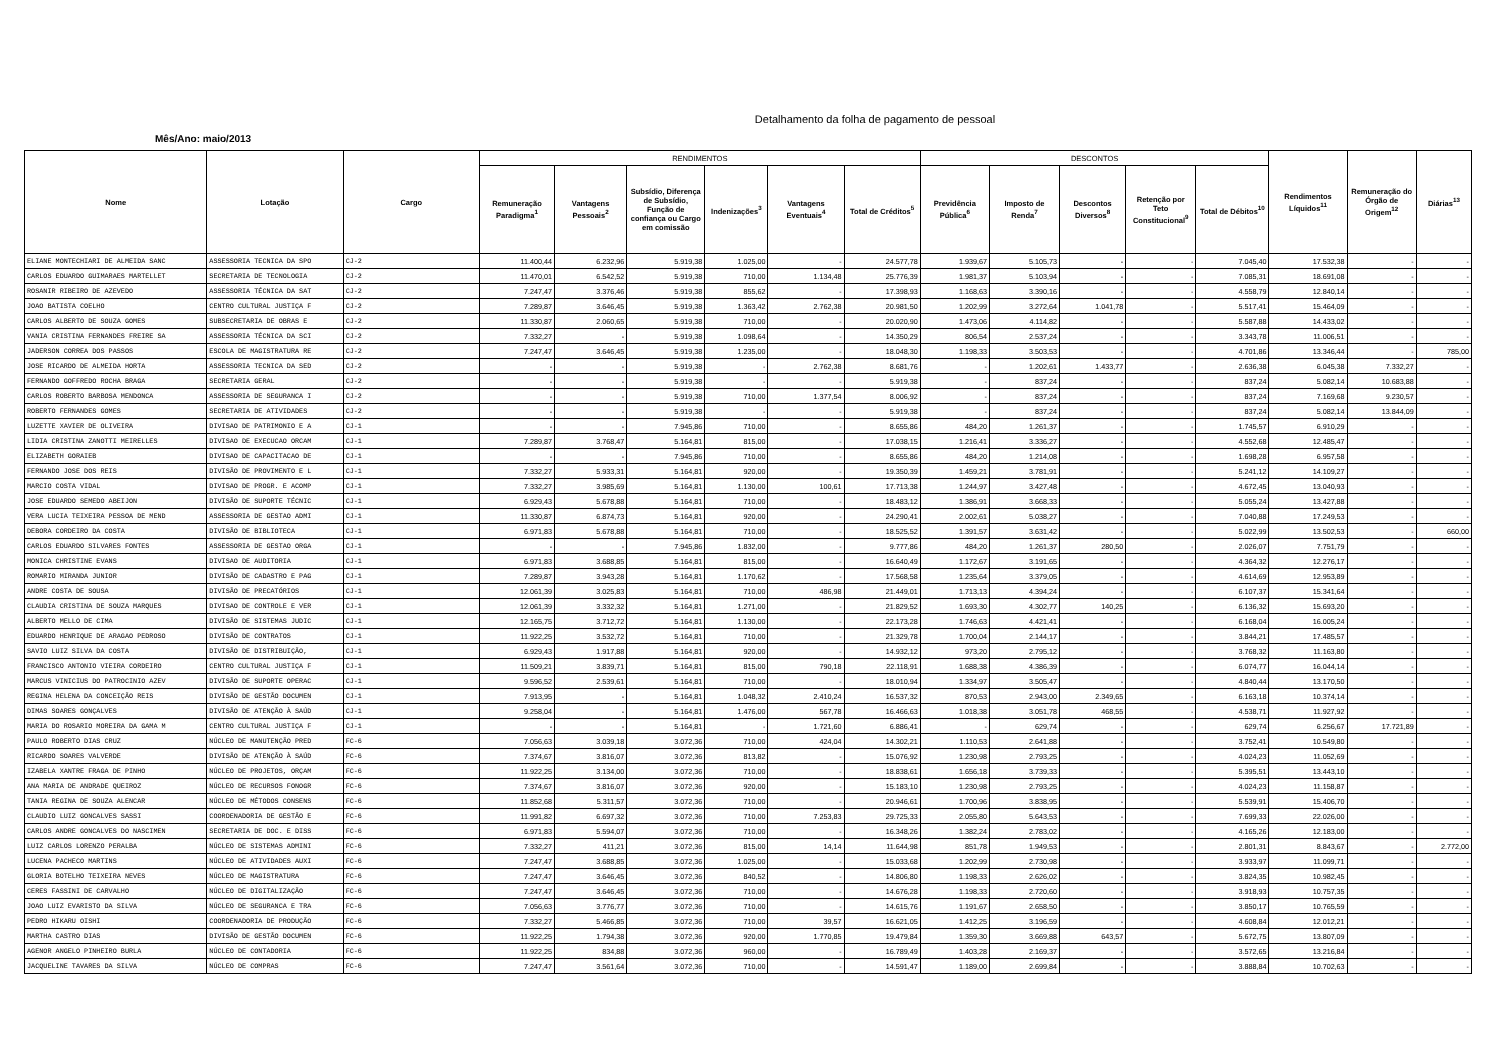Detalhamento da folha de pagamento de pessoal
Mês/Ano: maio/2013
| Nome | Lotação | Cargo | RENDIMENTOS | | | | | | DESCONTOS | | | | | Rendimentos Líquidos<sup>11</sup> | Remuneração do Órgão de Origem<sup>12</sup> | Diárias<sup>13</sup> |
| --- | --- | --- | --- | --- | --- | --- | --- | --- | --- | --- | --- | --- | --- | --- | --- | --- |
| | | | Remuneração Paradigma<sup>1</sup> | Vantagens Pessoais<sup>2</sup> | Subsídio, Diferença de Subsídio, Função de confiança ou Cargo em comissão | Indenizações<sup>3</sup> | Vantagens Eventuais<sup>4</sup> | Total de Créditos<sup>5</sup> | Previdência Pública<sup>6</sup> | Imposto de Renda<sup>7</sup> | Descontos Diversos<sup>8</sup> | Retenção por Teto Constitucional<sup>9</sup> | Total de Débitos<sup>10</sup> | | | |
| ELIANE MONTECHIARI DE ALMEIDA SANC | ASSESSORIA TECNICA DA SPO | CJ-2 | 11.400,44 | 6.232,96 | 5.919,38 | 1.025,00 | - | 24.577,78 | 1.939,67 | 5.105,73 | - | - | 7.045,40 | 17.532,38 | - | - |
| CARLOS EDUARDO GUIMARAES MARTELLET | SECRETARIA DE TECNOLOGIA | CJ-2 | 11.470,01 | 6.542,52 | 5.919,38 | 710,00 | 1.134,48 | 25.776,39 | 1.981,37 | 5.103,94 | - | - | 7.085,31 | 18.691,08 | - | - |
| ROSANIR RIBEIRO DE AZEVEDO | ASSESSORIA TÉCNICA DA SAT | CJ-2 | 7.247,47 | 3.376,46 | 5.919,38 | 855,62 | - | 17.398,93 | 1.168,63 | 3.390,16 | - | - | 4.558,79 | 12.840,14 | - | - |
| JOAO BATISTA COELHO | CENTRO CULTURAL JUSTIÇA F | CJ-2 | 7.289,87 | 3.646,45 | 5.919,38 | 1.363,42 | 2.762,38 | 20.981,50 | 1.202,99 | 3.272,64 | 1.041,78 | - | 5.517,41 | 15.464,09 | - | - |
| CARLOS ALBERTO DE SOUZA GOMES | SUBSECRETARIA DE OBRAS E | CJ-2 | 11.330,87 | 2.060,65 | 5.919,38 | 710,00 | - | 20.020,90 | 1.473,06 | 4.114,82 | - | - | 5.587,88 | 14.433,02 | - | - |
| VANIA CRISTINA FERNANDES FREIRE SA | ASSESSORIA TÉCNICA DA SCI | CJ-2 | 7.332,27 | - | 5.919,38 | 1.098,64 | - | 14.350,29 | 806,54 | 2.537,24 | - | - | 3.343,78 | 11.006,51 | - | - |
| JADERSON CORREA DOS PASSOS | ESCOLA DE MAGISTRATURA RE | CJ-2 | 7.247,47 | 3.646,45 | 5.919,38 | 1.235,00 | - | 18.048,30 | 1.198,33 | 3.503,53 | - | - | 4.701,86 | 13.346,44 | - | 785,00 |
| JOSE RICARDO DE ALMEIDA HORTA | ASSESSORIA TECNICA DA SED | CJ-2 | - | - | 5.919,38 | - | 2.762,38 | 8.681,76 | - | 1.202,61 | 1.433,77 | - | 2.636,38 | 6.045,38 | 7.332,27 | - |
| FERNANDO GOFFREDO ROCHA BRAGA | SECRETARIA GERAL | CJ-2 | - | - | 5.919,38 | - | - | 5.919,38 | - | 837,24 | - | - | 837,24 | 5.082,14 | 10.683,88 | - |
| CARLOS ROBERTO BARBOSA MENDONCA | ASSESSORIA DE SEGURANCA I | CJ-2 | - | - | 5.919,38 | 710,00 | 1.377,54 | 8.006,92 | - | 837,24 | - | - | 837,24 | 7.169,68 | 9.230,57 | - |
| ROBERTO FERNANDES GOMES | SECRETARIA DE ATIVIDADES | CJ-2 | - | - | 5.919,38 | - | - | 5.919,38 | - | 837,24 | - | - | 837,24 | 5.082,14 | 13.844,09 | - |
| LUZETTE XAVIER DE OLIVEIRA | DIVISAO DE PATRIMONIO E A | CJ-1 | - | - | 7.945,86 | 710,00 | - | 8.655,86 | 484,20 | 1.261,37 | - | - | 1.745,57 | 6.910,29 | - | - |
| LIDIA CRISTINA ZANOTTI MEIRELLES | DIVISAO DE EXECUCAO ORCAM | CJ-1 | 7.289,87 | 3.768,47 | 5.164,81 | 815,00 | - | 17.038,15 | 1.216,41 | 3.336,27 | - | - | 4.552,68 | 12.485,47 | - | - |
| ELIZABETH GORAIEB | DIVISAO DE CAPACITACAO DE | CJ-1 | - | - | 7.945,86 | 710,00 | - | 8.655,86 | 484,20 | 1.214,08 | - | - | 1.698,28 | 6.957,58 | - | - |
| FERNANDO JOSE DOS REIS | DIVISÃO DE PROVIMENTO E L | CJ-1 | 7.332,27 | 5.933,31 | 5.164,81 | 920,00 | - | 19.350,39 | 1.459,21 | 3.781,91 | - | - | 5.241,12 | 14.109,27 | - | - |
| MARCIO COSTA VIDAL | DIVISAO DE PROGR. E ACOMP | CJ-1 | 7.332,27 | 3.985,69 | 5.164,81 | 1.130,00 | 100,61 | 17.713,38 | 1.244,97 | 3.427,48 | - | - | 4.672,45 | 13.040,93 | - | - |
| JOSE EDUARDO SEMEDO ABEIJON | DIVISÃO DE SUPORTE TÉCNIC | CJ-1 | 6.929,43 | 5.678,88 | 5.164,81 | 710,00 | - | 18.483,12 | 1.386,91 | 3.668,33 | - | - | 5.055,24 | 13.427,88 | - | - |
| VERA LUCIA TEIXEIRA PESSOA DE MEND | ASSESSORIA DE GESTAO ADMI | CJ-1 | 11.330,87 | 6.874,73 | 5.164,81 | 920,00 | - | 24.290,41 | 2.002,61 | 5.038,27 | - | - | 7.040,88 | 17.249,53 | - | - |
| DEBORA CORDEIRO DA COSTA | DIVISÃO DE BIBLIOTECA | CJ-1 | 6.971,83 | 5.678,88 | 5.164,81 | 710,00 | - | 18.525,52 | 1.391,57 | 3.631,42 | - | - | 5.022,99 | 13.502,53 | - | 660,00 |
| CARLOS EDUARDO SILVARES FONTES | ASSESSORIA DE GESTAO ORGA | CJ-1 | - | - | 7.945,86 | 1.832,00 | - | 9.777,86 | 484,20 | 1.261,37 | 280,50 | - | 2.026,07 | 7.751,79 | - | - |
| MONICA CHRISTINE EVANS | DIVISAO DE AUDITORIA | CJ-1 | 6.971,83 | 3.688,85 | 5.164,81 | 815,00 | - | 16.640,49 | 1.172,67 | 3.191,65 | - | - | 4.364,32 | 12.276,17 | - | - |
| ROMARIO MIRANDA JUNIOR | DIVISÃO DE CADASTRO E PAG | CJ-1 | 7.289,87 | 3.943,28 | 5.164,81 | 1.170,62 | - | 17.568,58 | 1.235,64 | 3.379,05 | - | - | 4.614,69 | 12.953,89 | - | - |
| ANDRE COSTA DE SOUSA | DIVISÃO DE PRECATÓRIOS | CJ-1 | 12.061,39 | 3.025,83 | 5.164,81 | 710,00 | 486,98 | 21.449,01 | 1.713,13 | 4.394,24 | - | - | 6.107,37 | 15.341,64 | - | - |
| CLAUDIA CRISTINA DE SOUZA MARQUES | DIVISAO DE CONTROLE E VER | CJ-1 | 12.061,39 | 3.332,32 | 5.164,81 | 1.271,00 | - | 21.829,52 | 1.693,30 | 4.302,77 | 140,25 | - | 6.136,32 | 15.693,20 | - | - |
| ALBERTO MELLO DE CIMA | DIVISÃO DE SISTEMAS JUDIC | CJ-1 | 12.165,75 | 3.712,72 | 5.164,81 | 1.130,00 | - | 22.173,28 | 1.746,63 | 4.421,41 | - | - | 6.168,04 | 16.005,24 | - | - |
| EDUARDO HENRIQUE DE ARAGAO PEDROSO | DIVISÃO DE CONTRATOS | CJ-1 | 11.922,25 | 3.532,72 | 5.164,81 | 710,00 | - | 21.329,78 | 1.700,04 | 2.144,17 | - | - | 3.844,21 | 17.485,57 | - | - |
| SAVIO LUIZ SILVA DA COSTA | DIVISÃO DE DISTRIBUIÇÃO, | CJ-1 | 6.929,43 | 1.917,88 | 5.164,81 | 920,00 | - | 14.932,12 | 973,20 | 2.795,12 | - | - | 3.768,32 | 11.163,80 | - | - |
| FRANCISCO ANTONIO VIEIRA CORDEIRO | CENTRO CULTURAL JUSTIÇA F | CJ-1 | 11.509,21 | 3.839,71 | 5.164,81 | 815,00 | 790,18 | 22.118,91 | 1.688,38 | 4.386,39 | - | - | 6.074,77 | 16.044,14 | - | - |
| MARCUS VINICIUS DO PATROCINIO AZEV | DIVISÃO DE SUPORTE OPERAC | CJ-1 | 9.596,52 | 2.539,61 | 5.164,81 | 710,00 | - | 18.010,94 | 1.334,97 | 3.505,47 | - | - | 4.840,44 | 13.170,50 | - | - |
| REGINA HELENA DA CONCEIÇÃO REIS | DIVISÃO DE GESTÃO DOCUMEN | CJ-1 | 7.913,95 | - | 5.164,81 | 1.048,32 | 2.410,24 | 16.537,32 | 870,53 | 2.943,00 | 2.349,65 | - | 6.163,18 | 10.374,14 | - | - |
| DIMAS SOARES GONÇALVES | DIVISÃO DE ATENÇÃO À SAÚD | CJ-1 | 9.258,04 | - | 5.164,81 | 1.476,00 | 567,78 | 16.466,63 | 1.018,38 | 3.051,78 | 468,55 | - | 4.538,71 | 11.927,92 | - | - |
| MARIA DO ROSARIO MOREIRA DA GAMA M | CENTRO CULTURAL JUSTIÇA F | CJ-1 | - | - | 5.164,81 | - | 1.721,60 | 6.886,41 | - | 629,74 | - | - | 629,74 | 6.256,67 | 17.721,89 | - |
| PAULO ROBERTO DIAS CRUZ | NÚCLEO DE MANUTENÇÃO PRED | FC-6 | 7.056,63 | 3.039,18 | 3.072,36 | 710,00 | 424,04 | 14.302,21 | 1.110,53 | 2.641,88 | - | - | 3.752,41 | 10.549,80 | - | - |
| RICARDO SOARES VALVERDE | DIVISÃO DE ATENÇÃO À SAÚD | FC-6 | 7.374,67 | 3.816,07 | 3.072,36 | 813,82 | - | 15.076,92 | 1.230,98 | 2.793,25 | - | - | 4.024,23 | 11.052,69 | - | - |
| IZABELA XANTRE FRAGA DE PINHO | NÚCLEO DE PROJETOS, ORÇAM | FC-6 | 11.922,25 | 3.134,00 | 3.072,36 | 710,00 | - | 18.838,61 | 1.656,18 | 3.739,33 | - | - | 5.395,51 | 13.443,10 | - | - |
| ANA MARIA DE ANDRADE QUEIROZ | NÚCLEO DE RECURSOS FONOGR | FC-6 | 7.374,67 | 3.816,07 | 3.072,36 | 920,00 | - | 15.183,10 | 1.230,98 | 2.793,25 | - | - | 4.024,23 | 11.158,87 | - | - |
| TANIA REGINA DE SOUZA ALENCAR | NÚCLEO DE MÉTODOS CONSENS | FC-6 | 11.852,68 | 5.311,57 | 3.072,36 | 710,00 | - | 20.946,61 | 1.700,96 | 3.838,95 | - | - | 5.539,91 | 15.406,70 | - | - |
| CLAUDIO LUIZ GONCALVES SASSI | COORDENADORIA DE GESTÃO E | FC-6 | 11.991,82 | 6.697,32 | 3.072,36 | 710,00 | 7.253,83 | 29.725,33 | 2.055,80 | 5.643,53 | - | - | 7.699,33 | 22.026,00 | - | - |
| CARLOS ANDRE GONCALVES DO NASCIMEN | SECRETARIA DE DOC. E DISS | FC-6 | 6.971,83 | 5.594,07 | 3.072,36 | 710,00 | - | 16.348,26 | 1.382,24 | 2.783,02 | - | - | 4.165,26 | 12.183,00 | - | - |
| LUIZ CARLOS LORENZO PERALBA | NÚCLEO DE SISTEMAS ADMINI | FC-6 | 7.332,27 | 411,21 | 3.072,36 | 815,00 | 14,14 | 11.644,98 | 851,78 | 1.949,53 | - | - | 2.801,31 | 8.843,67 | - | 2.772,00 |
| LUCENA PACHECO MARTINS | NÚCLEO DE ATIVIDADES AUXI | FC-6 | 7.247,47 | 3.688,85 | 3.072,36 | 1.025,00 | - | 15.033,68 | 1.202,99 | 2.730,98 | - | - | 3.933,97 | 11.099,71 | - | - |
| GLORIA BOTELHO TEIXEIRA NEVES | NÚCLEO DE MAGISTRATURA | FC-6 | 7.247,47 | 3.646,45 | 3.072,36 | 840,52 | - | 14.806,80 | 1.198,33 | 2.626,02 | - | - | 3.824,35 | 10.982,45 | - | - |
| CERES FASSINI DE CARVALHO | NÚCLEO DE DIGITALIZAÇÃO | FC-6 | 7.247,47 | 3.646,45 | 3.072,36 | 710,00 | - | 14.676,28 | 1.198,33 | 2.720,60 | - | - | 3.918,93 | 10.757,35 | - | - |
| JOAO LUIZ EVARISTO DA SILVA | NÚCLEO DE SEGURANCA E TRA | FC-6 | 7.056,63 | 3.776,77 | 3.072,36 | 710,00 | - | 14.615,76 | 1.191,67 | 2.658,50 | - | - | 3.850,17 | 10.765,59 | - | - |
| PEDRO HIKARU OISHI | COORDENADORIA DE PRODUÇÃO | FC-6 | 7.332,27 | 5.466,85 | 3.072,36 | 710,00 | 39,57 | 16.621,05 | 1.412,25 | 3.196,59 | - | - | 4.608,84 | 12.012,21 | - | - |
| MARTHA CASTRO DIAS | DIVISÃO DE GESTÃO DOCUMEN | FC-6 | 11.922,25 | 1.794,38 | 3.072,36 | 920,00 | 1.770,85 | 19.479,84 | 1.359,30 | 3.669,88 | 643,57 | - | 5.672,75 | 13.807,09 | - | - |
| AGENOR ANGELO PINHEIRO BURLA | NÚCLEO DE CONTADORIA | FC-6 | 11.922,25 | 834,88 | 3.072,36 | 960,00 | - | 16.789,49 | 1.403,28 | 2.169,37 | - | - | 3.572,65 | 13.216,84 | - | - |
| JACQUELINE TAVARES DA SILVA | NÚCLEO DE COMPRAS | FC-6 | 7.247,47 | 3.561,64 | 3.072,36 | 710,00 | - | 14.591,47 | 1.189,00 | 2.699,84 | - | - | 3.888,84 | 10.702,63 | - | - |